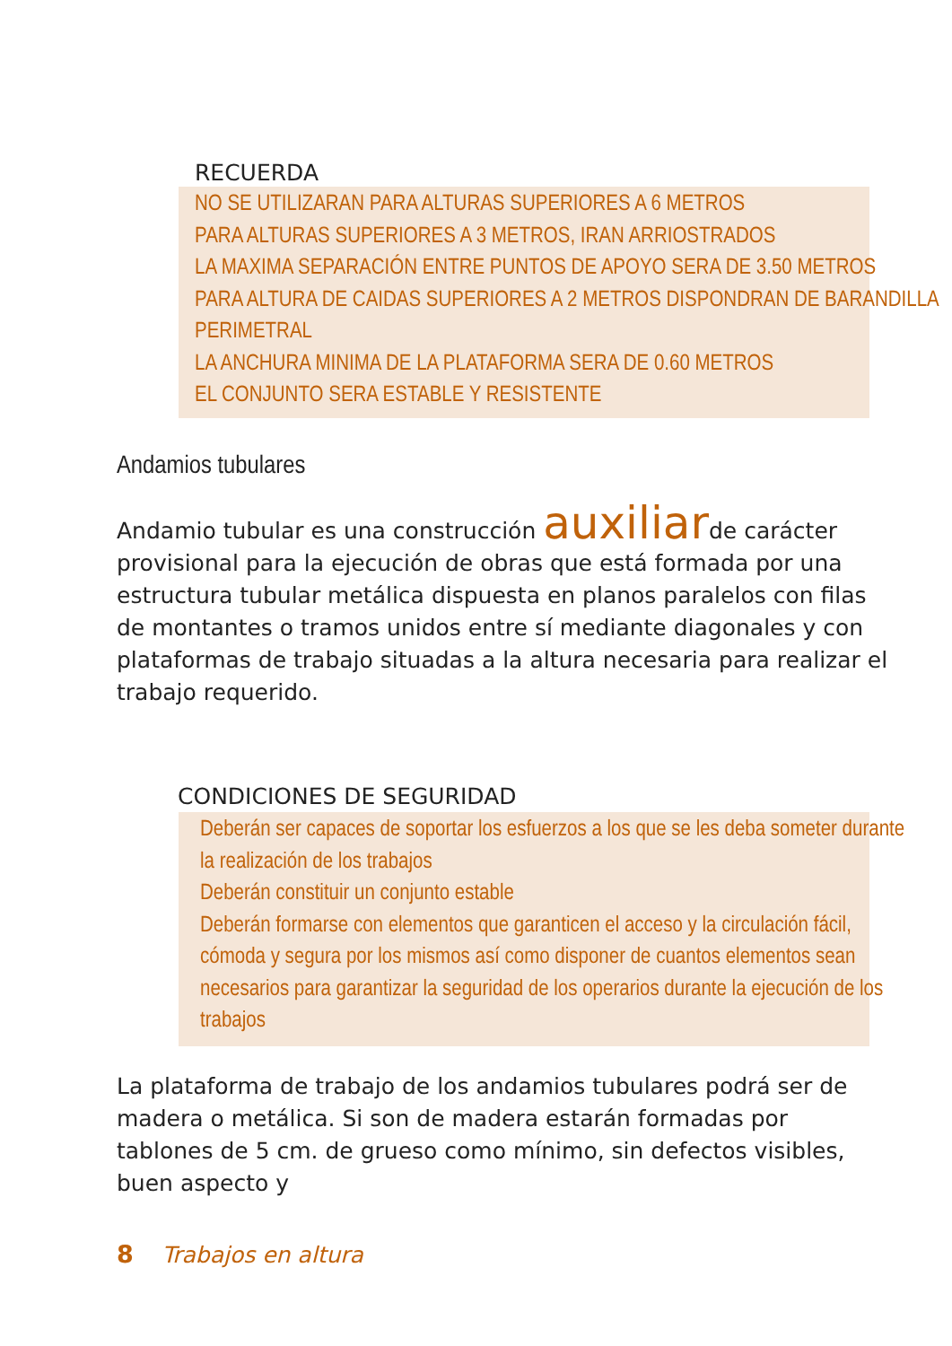RECUERDA
NO SE UTILIZARAN PARA ALTURAS SUPERIORES A 6 METROS
PARA ALTURAS SUPERIORES A 3 METROS, IRAN ARRIOSTRADOS
LA MAXIMA SEPARACIÓN ENTRE PUNTOS DE APOYO SERA DE 3.50 METROS
PARA ALTURA DE CAIDAS SUPERIORES A 2 METROS DISPONDRAN DE BARANDILLA
PERIMETRAL
LA ANCHURA MINIMA DE LA PLATAFORMA SERA DE 0.60 METROS
EL CONJUNTO SERA ESTABLE Y RESISTENTE
Andamios tubulares
Andamio tubular es una construcción auxiliarde carácter provisional para la ejecución de obras que está formada por una estructura tubular metálica dispuesta en planos paralelos con filas de montantes o tramos unidos entre sí mediante diagonales y con plataformas de trabajo situadas a la altura necesaria para realizar el trabajo requerido.
CONDICIONES DE SEGURIDAD
Deberán ser capaces de soportar los esfuerzos a los que se les deba someter durante
la realización de los trabajos
Deberán constituir un conjunto estable
Deberán formarse con elementos que garanticen el acceso y la circulación fácil,
cómoda y segura por los mismos así como disponer de cuantos elementos sean
necesarios para garantizar la seguridad de los operarios durante la ejecución de los
trabajos
La plataforma de trabajo de los andamios tubulares podrá ser de madera o metálica. Si son de madera estarán formadas por tablones de 5 cm. de grueso como mínimo, sin defectos visibles, buen aspecto y
8 Trabajos en altura